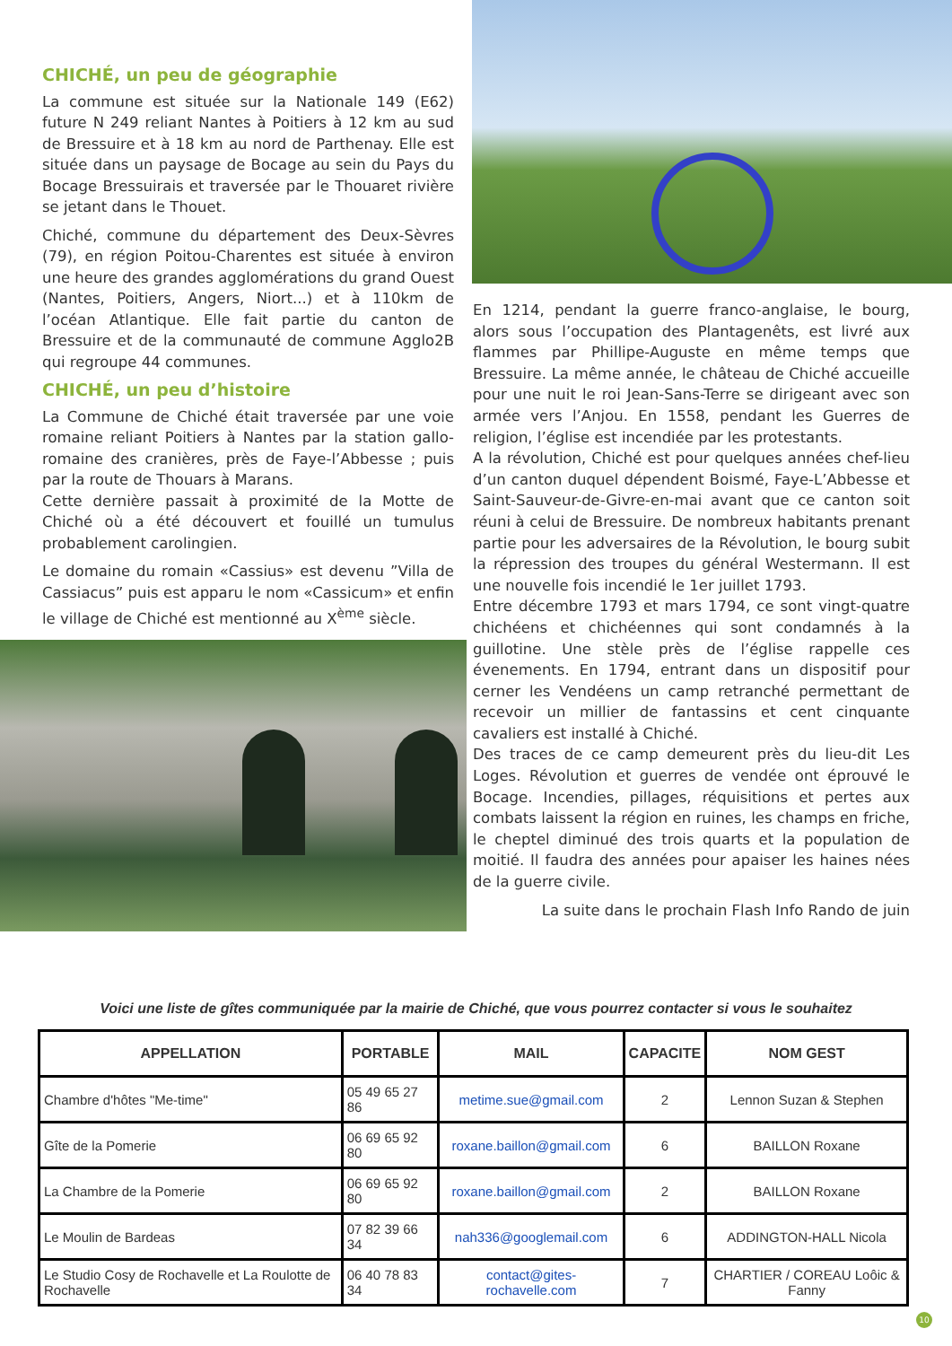CHICHÉ, un peu de géographie
La commune est située sur la Nationale 149 (E62) future N 249 reliant Nantes à Poitiers à 12 km au sud de Bressuire et à 18 km au nord de Parthenay. Elle est située dans un paysage de Bocage au sein du Pays du Bocage Bressuirais et traversée par le Thouaret rivière se jetant dans le Thouet.
Chiché, commune du département des Deux-Sèvres (79), en région Poitou-Charentes est située à environ une heure des grandes agglomérations du grand Ouest (Nantes, Poitiers, Angers, Niort...) et à 110km de l’océan Atlantique. Elle fait partie du canton de Bressuire et de la communauté de commune Agglo2B qui regroupe 44 communes.
CHICHÉ, un peu d’histoire
La Commune de Chiché était traversée par une voie romaine reliant Poitiers à Nantes par la station gallo-romaine des cranières, près de Faye-l’Abbesse ; puis par la route de Thouars à Marans.
Cette dernière passait à proximité de la Motte de Chiché où a été découvert et fouillé un tumulus probablement carolingien.
Le domaine du romain «Cassius» est devenu ”Villa de Cassiacus” puis est apparu le nom «Cassicum» et enfin le village de Chiché est mentionné au X<sup>ème</sup> siècle.
En 1214, pendant la guerre franco-anglaise, le bourg, alors sous l’occupation des Plantagenêts, est livré aux flammes par Phillipe-Auguste en même temps que Bressuire. La même année, le château de Chiché accueille pour une nuit le roi Jean-Sans-Terre se dirigeant avec son armée vers l’Anjou. En 1558, pendant les Guerres de religion, l’église est incendiée par les protestants.
A la révolution, Chiché est pour quelques années chef-lieu d’un canton duquel dépendent Boismé, Faye-L’Abbesse et Saint-Sauveur-de-Givre-en-mai avant que ce canton soit réuni à celui de Bressuire. De nombreux habitants prenant partie pour les adversaires de la Révolution, le bourg subit la répression des troupes du général Westermann. Il est une nouvelle fois incendié le 1er juillet 1793.
Entre décembre 1793 et mars 1794, ce sont vingt-quatre chichéens et chichéennes qui sont condamnés à la guillotine. Une stèle près de l’église rappelle ces évenements. En 1794, entrant dans un dispositif pour cerner les Vendéens un camp retranché permettant de recevoir un millier de fantassins et cent cinquante cavaliers est installé à Chiché.
Des traces de ce camp demeurent près du lieu-dit Les Loges. Révolution et guerres de vendée ont éprouvé le Bocage. Incendies, pillages, réquisitions et pertes aux combats laissent la région en ruines, les champs en friche, le cheptel diminué des trois quarts et la population de moitié. Il faudra des années pour apaiser les haines nées de la guerre civile.
La suite dans le prochain Flash Info Rando de juin
Voici une liste de gîtes communiquée par la mairie de Chiché, que vous pourrez contacter si vous le souhaitez
| APPELLATION | PORTABLE | MAIL | CAPACITE | NOM GEST |
| --- | --- | --- | --- | --- |
| Chambre d'hôtes "Me-time" | 05 49 65 27 86 | metime.sue@gmail.com | 2 | Lennon Suzan & Stephen |
| Gîte de la Pomerie | 06 69 65 92 80 | roxane.baillon@gmail.com | 6 | BAILLON Roxane |
| La Chambre de la Pomerie | 06 69 65 92 80 | roxane.baillon@gmail.com | 2 | BAILLON Roxane |
| Le Moulin de Bardeas | 07 82 39 66 34 | nah336@googlemail.com | 6 | ADDINGTON-HALL Nicola |
| Le Studio Cosy de Rochavelle et La Roulotte de Rochavelle | 06 40 78 83 34 | contact@gites-rochavelle.com | 7 | CHARTIER / COREAU Loôic & Fanny |
10